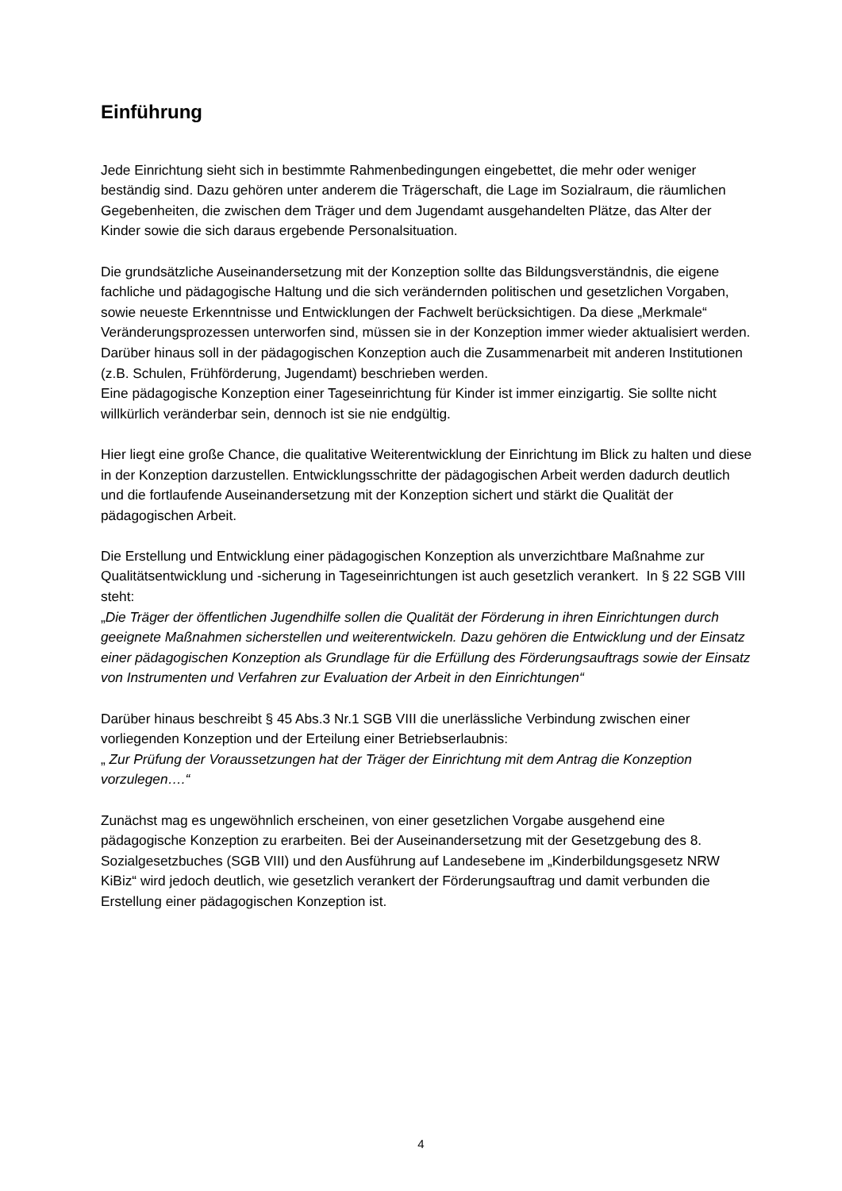Einführung
Jede Einrichtung sieht sich in bestimmte Rahmenbedingungen eingebettet, die mehr oder weniger beständig sind. Dazu gehören unter anderem die Trägerschaft, die Lage im Sozialraum, die räumlichen Gegebenheiten, die zwischen dem Träger und dem Jugendamt ausgehandelten Plätze, das Alter der Kinder sowie die sich daraus ergebende Personalsituation.
Die grundsätzliche Auseinandersetzung mit der Konzeption sollte das Bildungsverständnis, die eigene fachliche und pädagogische Haltung und die sich verändernden politischen und gesetzlichen Vorgaben, sowie neueste Erkenntnisse und Entwicklungen der Fachwelt berücksichtigen. Da diese „Merkmale“ Veränderungsprozessen unterworfen sind, müssen sie in der Konzeption immer wieder aktualisiert werden.
Darüber hinaus soll in der pädagogischen Konzeption auch die Zusammenarbeit mit anderen Institutionen (z.B. Schulen, Frühförderung, Jugendamt) beschrieben werden.
Eine pädagogische Konzeption einer Tageseinrichtung für Kinder ist immer einzigartig. Sie sollte nicht willkürlich veränderbar sein, dennoch ist sie nie endgültig.
Hier liegt eine große Chance, die qualitative Weiterentwicklung der Einrichtung im Blick zu halten und diese in der Konzeption darzustellen. Entwicklungsschritte der pädagogischen Arbeit werden dadurch deutlich und die fortlaufende Auseinandersetzung mit der Konzeption sichert und stärkt die Qualität der pädagogischen Arbeit.
Die Erstellung und Entwicklung einer pädagogischen Konzeption als unverzichtbare Maßnahme zur Qualitätsentwicklung und -sicherung in Tageseinrichtungen ist auch gesetzlich verankert. In § 22 SGB VIII steht:
„Die Träger der öffentlichen Jugendhilfe sollen die Qualität der Förderung in ihren Einrichtungen durch geeignete Maßnahmen sicherstellen und weiterentwickeln. Dazu gehören die Entwicklung und der Einsatz einer pädagogischen Konzeption als Grundlage für die Erfüllung des Förderungsauftrags sowie der Einsatz von Instrumenten und Verfahren zur Evaluation der Arbeit in den Einrichtungen“
Darüber hinaus beschreibt § 45 Abs.3 Nr.1 SGB VIII die unerlässliche Verbindung zwischen einer vorliegenden Konzeption und der Erteilung einer Betriebserlaubnis:
„ Zur Prüfung der Voraussetzungen hat der Träger der Einrichtung mit dem Antrag die Konzeption vorzulegen….“
Zunächst mag es ungewöhnlich erscheinen, von einer gesetzlichen Vorgabe ausgehend eine pädagogische Konzeption zu erarbeiten. Bei der Auseinandersetzung mit der Gesetzgebung des 8. Sozialgesetzbuches (SGB VIII) und den Ausführung auf Landesebene im „Kinderbildungsgesetz NRW KiBiz“ wird jedoch deutlich, wie gesetzlich verankert der Förderungsauftrag und damit verbunden die Erstellung einer pädagogischen Konzeption ist.
4